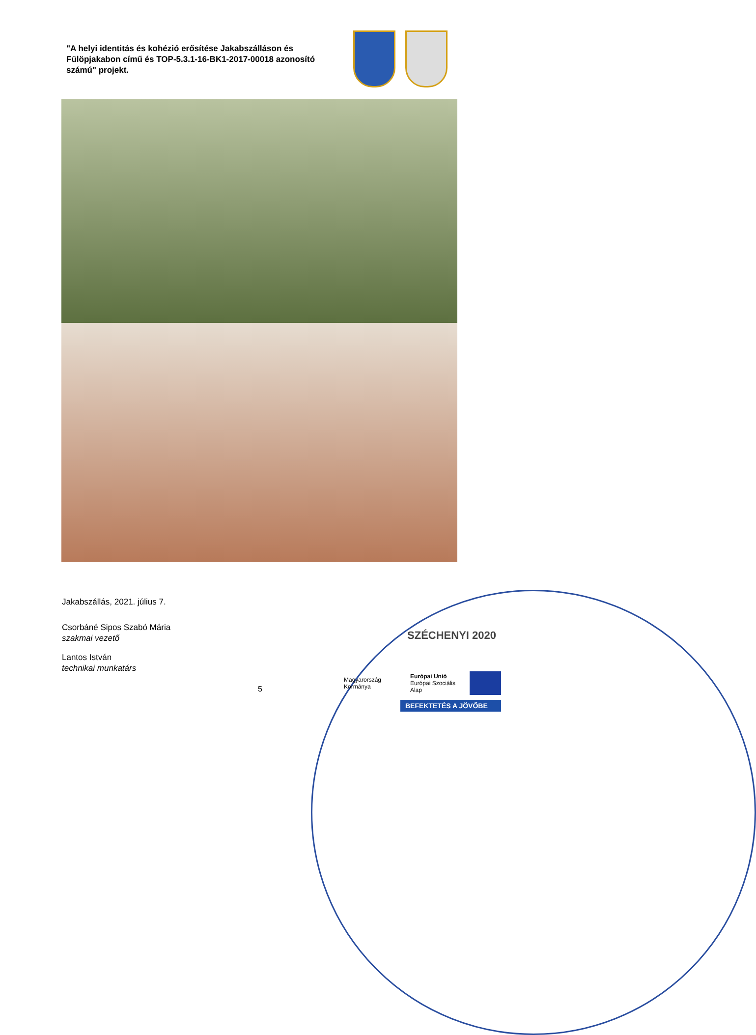"A helyi identitás és kohézió erősítése Jakabszálláson és Fülöpjakabon című és TOP-5.3.1-16-BK1-2017-00018 azonosító számú" projekt.
Jakabszállás, 2021. július 7.
Csorbáné Sipos Szabó Mária
szakmai vezető
Lantos István
technikai munkatárs
5
SZÉCHENYI 2020
Magyarország Kormánya
Európai Unió
Európai Szociális Alap
BEFEKTETÉS A JÖVŐBE